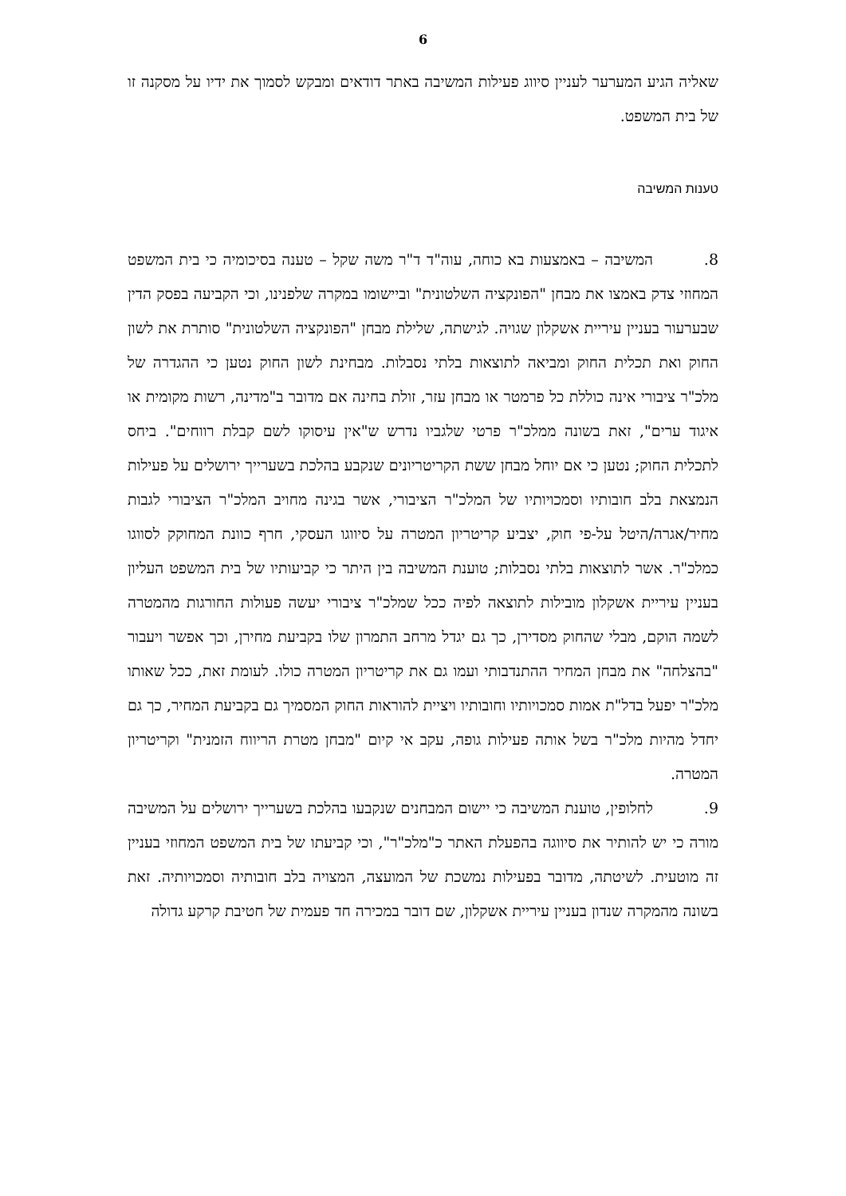6
שאליה הגיע המערער לעניין סיווג פעילות המשיבה באתר דודאים ומבקש לסמוך את ידיו על מסקנה זו של בית המשפט.
טענות המשיבה
8. המשיבה – באמצעות בא כוחה, עוה"ד ד"ר משה שקל – טענה בסיכומיה כי בית המשפט המחוזי צדק באמצו את מבחן "הפונקציה השלטונית" וביישומו במקרה שלפנינו, וכי הקביעה בפסק הדין שבערעור בעניין עיריית אשקלון שגויה. לגישתה, שלילת מבחן "הפונקציה השלטונית" סותרת את לשון החוק ואת תכלית החוק ומביאה לתוצאות בלתי נסבלות. מבחינת לשון החוק נטען כי ההגדרה של מלכ"ר ציבורי אינה כוללת כל פרמטר או מבחן עזר, זולת בחינה אם מדובר ב"מדינה, רשות מקומית או איגוד ערים", זאת בשונה ממלכ"ר פרטי שלגביו נדרש ש"אין עיסוקו לשם קבלת רווחים". ביחס לתכלית החוק; נטען כי אם יוחל מבחן ששת הקריטריונים שנקבע בהלכת בשערייך ירושלים על פעילות הנמצאת בלב חובותיו וסמכויותיו של המלכ"ר הציבורי, אשר בגינה מחויב המלכ"ר הציבורי לגבות מחיר/אגרה/היטל על-פי חוק, יצביע קריטריון המטרה על סיווגו העסקי, חרף כוונת המחוקק לסווגו כמלכ"ר. אשר לתוצאות בלתי נסבלות; טוענת המשיבה בין היתר כי קביעותיו של בית המשפט העליון בעניין עיריית אשקלון מובילות לתוצאה לפיה ככל שמלכ"ר ציבורי יעשה פעולות החורגות מהמטרה לשמה הוקם, מבלי שהחוק מסדירן, כך גם יגדל מרחב התמרון שלו בקביעת מחירן, וכך אפשר ויעבור "בהצלחה" את מבחן המחיר ההתנדבותי ועמו גם את קריטריון המטרה כולו. לעומת זאת, ככל שאותו מלכ"ר יפעל בדל"ת אמות סמכויותיו וחובותיו ויציית להוראות החוק המסמיך גם בקביעת המחיר, כך גם יחדל מהיות מלכ"ר בשל אותה פעילות גופה, עקב אי קיום "מבחן מטרת הריווח הזמנית" וקריטריון המטרה.
9. לחלופין, טוענת המשיבה כי יישום המבחנים שנקבעו בהלכת בשערייך ירושלים על המשיבה מורה כי יש להותיר את סיווגה בהפעלת האתר כ"מלכ"ר", וכי קביעתו של בית המשפט המחוזי בעניין זה מוטעית. לשיטתה, מדובר בפעילות נמשכת של המועצה, המצויה בלב חובותיה וסמכויותיה. זאת בשונה מהמקרה שנדון בעניין עיריית אשקלון, שם דובר במכירה חד פעמית של חטיבת קרקע גדולה